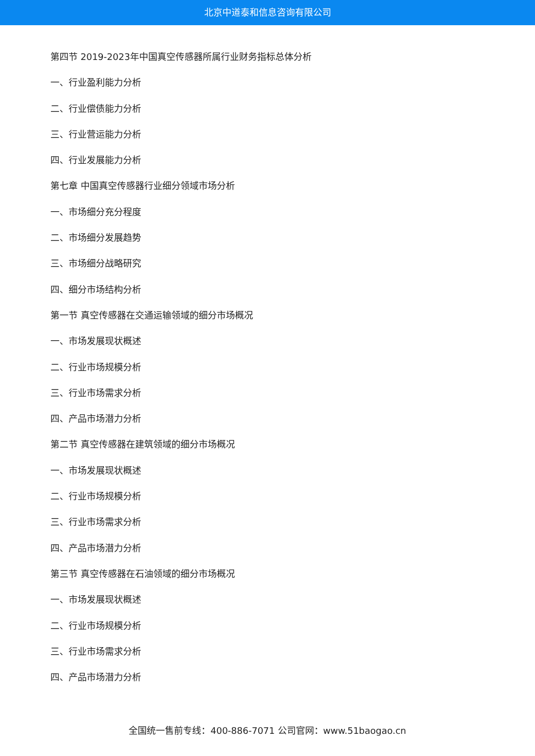北京中道泰和信息咨询有限公司
第四节 2019-2023年中国真空传感器所属行业财务指标总体分析
一、行业盈利能力分析
二、行业偿债能力分析
三、行业营运能力分析
四、行业发展能力分析
第七章 中国真空传感器行业细分领域市场分析
一、市场细分充分程度
二、市场细分发展趋势
三、市场细分战略研究
四、细分市场结构分析
第一节 真空传感器在交通运输领域的细分市场概况
一、市场发展现状概述
二、行业市场规模分析
三、行业市场需求分析
四、产品市场潜力分析
第二节 真空传感器在建筑领域的细分市场概况
一、市场发展现状概述
二、行业市场规模分析
三、行业市场需求分析
四、产品市场潜力分析
第三节 真空传感器在石油领域的细分市场概况
一、市场发展现状概述
二、行业市场规模分析
三、行业市场需求分析
四、产品市场潜力分析
全国统一售前专线：400-886-7071 公司官网：www.51baogao.cn